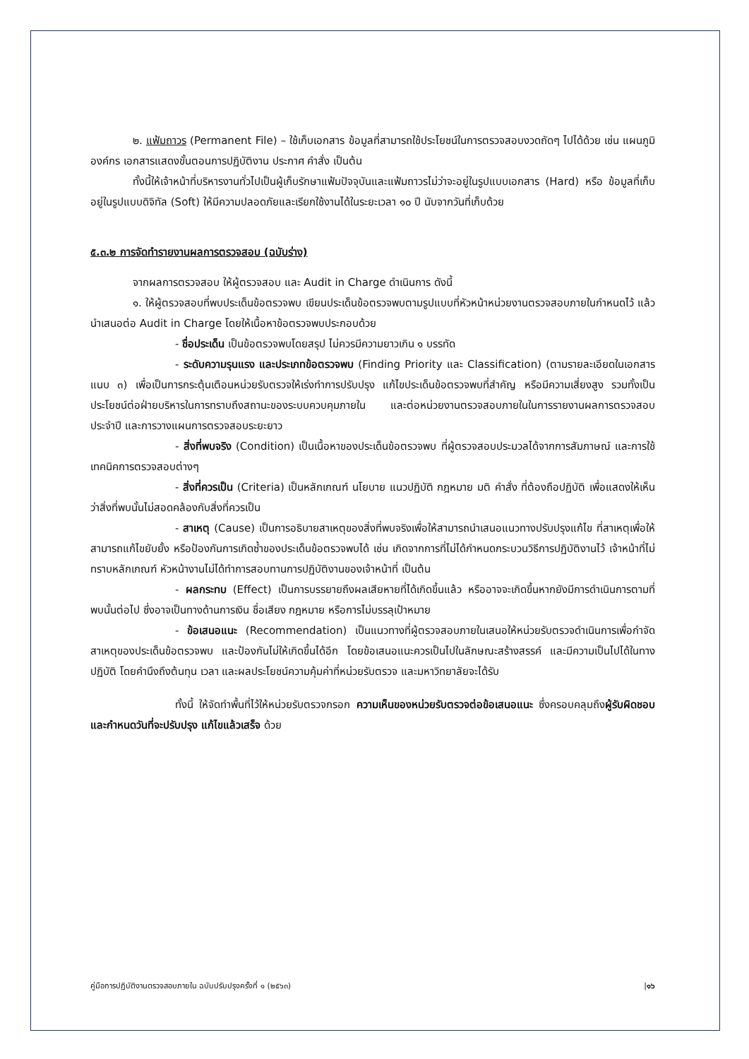๒. แฟ้มถาวร (Permanent File) – ใช้เก็บเอกสาร ข้อมูลที่สามารถใช้ประโยชน์ในการตรวจสอบงวดถัดๆ ไปได้ด้วย เช่น แผนภูมิองค์กร เอกสารแสดงขั้นตอนการปฏิบัติงาน ประกาศ คำสั่ง เป็นต้น
ทั้งนี้ให้เจ้าหน้าที่บริหารงานทั่วไปเป็นผู้เก็บรักษาแฟ้มปัจจุบันและแฟ้มถาวรไม่ว่าจะอยู่ในรูปแบบเอกสาร (Hard) หรือ ข้อมูลที่เก็บอยู่ในรูปแบบดิจิทัล (Soft) ให้มีความปลอดภัยและเรียกใช้งานได้ในระยะเวลา ๑๐ ปี นับจากวันที่เก็บด้วย
๕.๓.๒ การจัดทำรายงานผลการตรวจสอบ (ฉบับร่าง)
จากผลการตรวจสอบ ให้ผู้ตรวจสอบ และ Audit in Charge ดำเนินการ ดังนี้
๑. ให้ผู้ตรวจสอบที่พบประเด็นข้อตรวจพบ เขียนประเด็นข้อตรวจพบตามรูปแบบที่หัวหน้าหน่วยงานตรวจสอบภายในกำหนดไว้ แล้วนำเสนอต่อ Audit in Charge โดยให้เนื้อหาข้อตรวจพบประกอบด้วย
- ชื่อประเด็น เป็นข้อตรวจพบโดยสรุป ไม่ควรมีความยาวเกิน ๑ บรรทัด
- ระดับความรุนแรง และประเภทข้อตรวจพบ (Finding Priority และ Classification) (ตามรายละเอียดในเอกสารแนบ ๓) เพื่อเป็นการกระตุ้นเตือนหน่วยรับตรวจให้เร่งทำการปรับปรุง แก้ไขประเด็นข้อตรวจพบที่สำคัญ หรือมีความเสี่ยงสูง รวมทั้งเป็นประโยชน์ต่อฝ่ายบริหารในการทราบถึงสถานะของระบบควบคุมภายใน และต่อหน่วยงานตรวจสอบภายในในการรายงานผลการตรวจสอบประจำปี และการวางแผนการตรวจสอบระยะยาว
- สิ่งที่พบจริง (Condition) เป็นเนื้อหาของประเด็นข้อตรวจพบ ที่ผู้ตรวจสอบประมวลได้จากการสัมภาษณ์ และการใช้เทคนิคการตรวจสอบต่างๆ
- สิ่งที่ควรเป็น (Criteria) เป็นหลักเกณฑ์ นโยบาย แนวปฏิบัติ กฎหมาย มติ คำสั่ง ที่ต้องถือปฏิบัติ เพื่อแสดงให้เห็นว่าสิ่งที่พบนั้นไม่สอดคล้องกับสิ่งที่ควรเป็น
- สาเหตุ (Cause) เป็นการอธิบายสาเหตุของสิ่งที่พบจริงเพื่อให้สามารถนำเสนอแนวทางปรับปรุงแก้ไข ที่สาเหตุเพื่อให้สามารถแก้ไขยับยั้ง หรือป้องกันการเกิดซ้ำของประเด็นข้อตรวจพบได้ เช่น เกิดจากการที่ไม่ได้กำหนดกระบวนวิธีการปฏิบัติงานไว้ เจ้าหน้าที่ไม่ทราบหลักเกณฑ์ หัวหน้างานไม่ได้ทำการสอบทานการปฏิบัติงานของเจ้าหน้าที่ เป็นต้น
- ผลกระทบ (Effect) เป็นการบรรยายถึงผลเสียหายที่ได้เกิดขึ้นแล้ว หรืออาจจะเกิดขึ้นหากยังมีการดำเนินการตามที่พบนั้นต่อไป ซึ่งอาจเป็นทางด้านการเงิน ชื่อเสียง กฎหมาย หรือการไม่บรรลุเป้าหมาย
- ข้อเสนอแนะ (Recommendation) เป็นแนวทางที่ผู้ตรวจสอบภายในเสนอให้หน่วยรับตรวจดำเนินการเพื่อกำจัดสาเหตุของประเด็นข้อตรวจพบ และป้องกันไม่ให้เกิดขึ้นได้อีก โดยข้อเสนอแนะควรเป็นไปในลักษณะสร้างสรรค์ และมีความเป็นไปได้ในทางปฏิบัติ โดยคำนึงถึงต้นทุน เวลา และผลประโยชน์ความคุ้มค่าที่หน่วยรับตรวจ และมหาวิทยาลัยจะได้รับ
ทั้งนี้ ให้จัดทำพื้นที่ไว้ให้หน่วยรับตรวจกรอก ความเห็นของหน่วยรับตรวจต่อข้อเสนอแนะ ซึ่งครอบคลุมถึงผู้รับผิดชอบ และกำหนดวันที่จะปรับปรุง แก้ไขแล้วเสร็จ ด้วย
คู่มือการปฏิบัติงานตรวจสอบภายใน ฉบับปรับปรุงครั้งที่ ๑ (๒๕๖๓) |๑๖